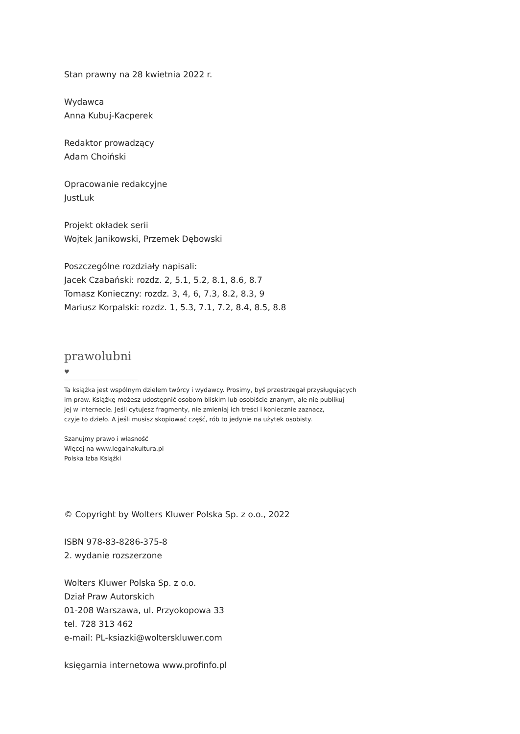Stan prawny na 28 kwietnia 2022 r.
Wydawca
Anna Kubuj-Kacperek
Redaktor prowadzący
Adam Choiński
Opracowanie redakcyjne
JustLuk
Projekt okładek serii
Wojtek Janikowski, Przemek Dębowski
Poszczególne rozdziały napisali:
Jacek Czabański: rozdz. 2, 5.1, 5.2, 8.1, 8.6, 8.7
Tomasz Konieczny: rozdz. 3, 4, 6, 7.3, 8.2, 8.3, 9
Mariusz Korpalski: rozdz. 1, 5.3, 7.1, 7.2, 8.4, 8.5, 8.8
prawolubni ♥
Ta książka jest wspólnym dziełem twórcy i wydawcy. Prosimy, byś przestrzegał przysługujących
im praw. Książkę możesz udostępnić osobom bliskim lub osobiście znanym, ale nie publikuj
jej w internecie. Jeśli cytujesz fragmenty, nie zmieniaj ich treści i koniecznie zaznacz,
czyje to dzieło. A jeśli musisz skopiować część, rób to jedynie na użytek osobisty.
Szanujmy prawo i własność
Więcej na www.legalnakultura.pl
Polska Izba Książki
© Copyright by Wolters Kluwer Polska Sp. z o.o., 2022
ISBN 978-83-8286-375-8
2. wydanie rozszerzone
Wolters Kluwer Polska Sp. z o.o.
Dział Praw Autorskich
01-208 Warszawa, ul. Przyokopowa 33
tel. 728 313 462
e-mail: PL-ksiazki@wolterskluwer.com
księgarnia internetowa www.profinfo.pl